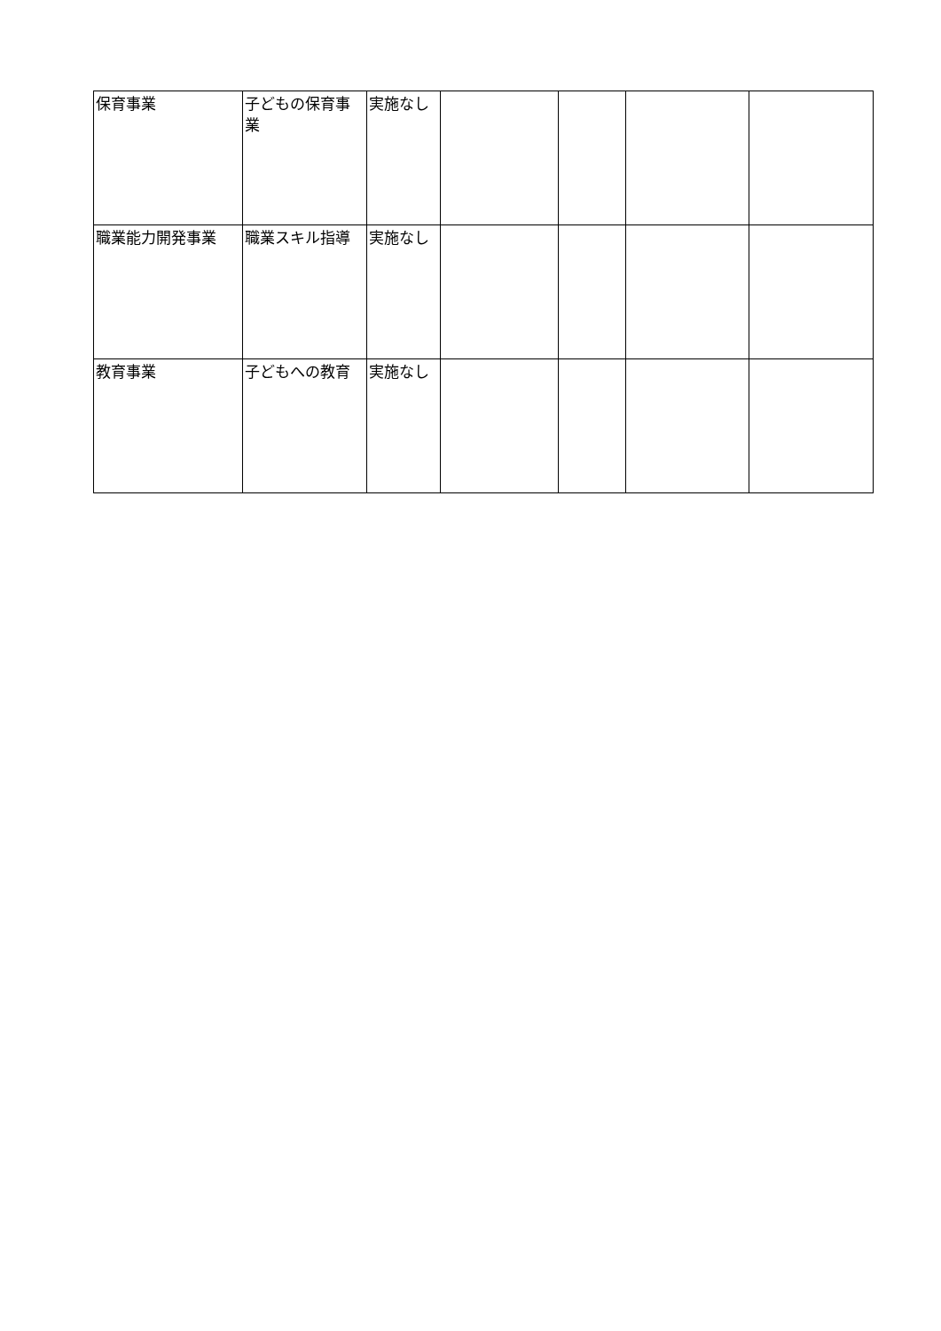| 保育事業 | 子どもの保育事業 | 実施なし | | | | |
| 職業能力開発事業 | 職業スキル指導 | 実施なし | | | | |
| 教育事業 | 子どもへの教育 | 実施なし | | | | |